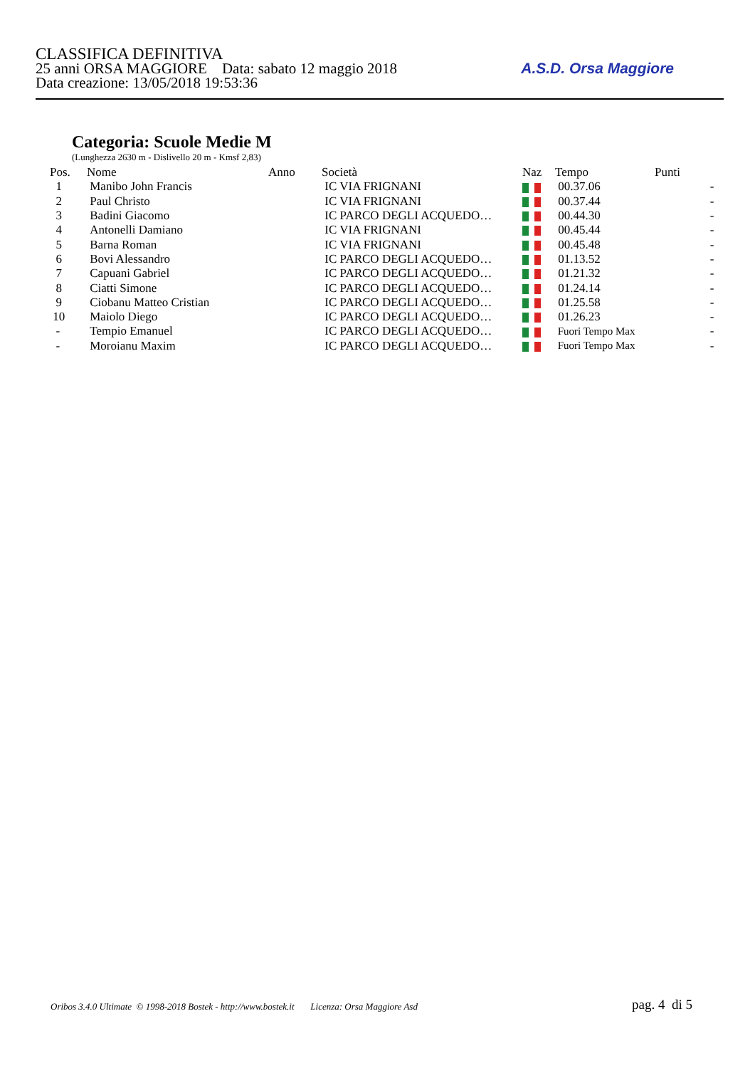CLASSIFICA DEFINITIVA
25 anni ORSA MAGGIORE Data: sabato 12 maggio 2018
Data creazione: 13/05/2018 19:53:36
A.S.D. Orsa Maggiore
Categoria: Scuole Medie M
(Lunghezza 2630 m - Dislivello 20 m - Kmsf 2,83)
| Pos. | Nome | Anno | Società | Naz | Tempo | Punti | |
| --- | --- | --- | --- | --- | --- | --- | --- |
| 1 | Manibo John Francis | | IC VIA FRIGNANI | | 00.37.06 | | - |
| 2 | Paul Christo | | IC VIA FRIGNANI | | 00.37.44 | | - |
| 3 | Badini Giacomo | | IC PARCO DEGLI ACQUEDO… | | 00.44.30 | | - |
| 4 | Antonelli Damiano | | IC VIA FRIGNANI | | 00.45.44 | | - |
| 5 | Barna Roman | | IC VIA FRIGNANI | | 00.45.48 | | - |
| 6 | Bovi Alessandro | | IC PARCO DEGLI ACQUEDO… | | 01.13.52 | | - |
| 7 | Capuani Gabriel | | IC PARCO DEGLI ACQUEDO… | | 01.21.32 | | - |
| 8 | Ciatti Simone | | IC PARCO DEGLI ACQUEDO… | | 01.24.14 | | - |
| 9 | Ciobanu Matteo Cristian | | IC PARCO DEGLI ACQUEDO… | | 01.25.58 | | - |
| 10 | Maiolo Diego | | IC PARCO DEGLI ACQUEDO… | | 01.26.23 | | - |
| - | Tempio Emanuel | | IC PARCO DEGLI ACQUEDO… | | Fuori Tempo Max | | - |
| - | Moroianu Maxim | | IC PARCO DEGLI ACQUEDO… | | Fuori Tempo Max | | - |
Oribos 3.4.0 Ultimate © 1998-2018 Bostek - http://www.bostek.it Licenza: Orsa Maggiore Asd pag. 4 di 5